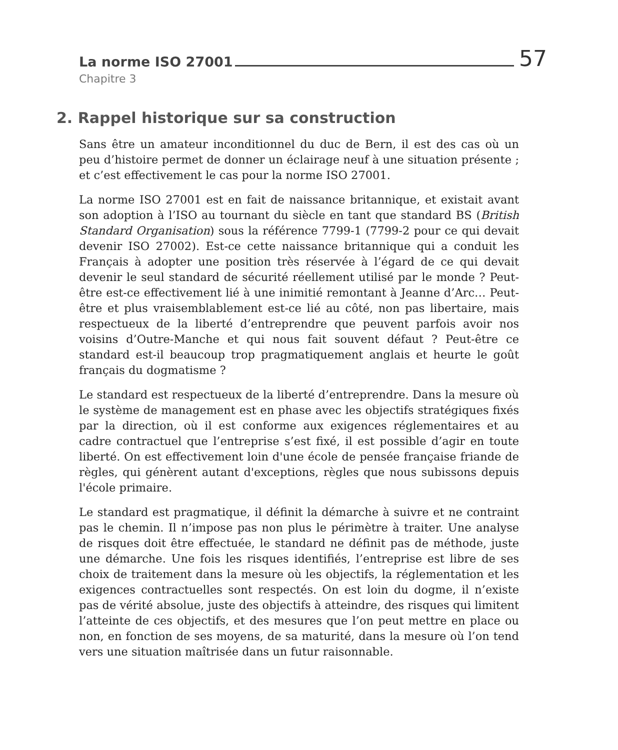La norme ISO 27001 57
Chapitre 3
2. Rappel historique sur sa construction
Sans être un amateur inconditionnel du duc de Bern, il est des cas où un peu d’histoire permet de donner un éclairage neuf à une situation présente ; et c’est effectivement le cas pour la norme ISO 27001.
La norme ISO 27001 est en fait de naissance britannique, et existait avant son adoption à l’ISO au tournant du siècle en tant que standard BS (British Standard Organisation) sous la référence 7799-1 (7799-2 pour ce qui devait devenir ISO 27002). Est-ce cette naissance britannique qui a conduit les Français à adopter une position très réservée à l’égard de ce qui devait devenir le seul standard de sécurité réellement utilisé par le monde ? Peut-être est-ce effectivement lié à une inimitié remontant à Jeanne d’Arc… Peut-être et plus vraisemblablement est-ce lié au côté, non pas libertaire, mais respectueux de la liberté d’entreprendre que peuvent parfois avoir nos voisins d’Outre-Manche et qui nous fait souvent défaut ? Peut-être ce standard est-il beaucoup trop pragmatiquement anglais et heurte le goût français du dogmatisme ?
Le standard est respectueux de la liberté d’entreprendre. Dans la mesure où le système de management est en phase avec les objectifs stratégiques fixés par la direction, où il est conforme aux exigences réglementaires et au cadre contractuel que l’entreprise s’est fixé, il est possible d’agir en toute liberté. On est effectivement loin d'une école de pensée française friande de règles, qui génèrent autant d'exceptions, règles que nous subissons depuis l'école primaire.
Le standard est pragmatique, il définit la démarche à suivre et ne contraint pas le chemin. Il n’impose pas non plus le périmètre à traiter. Une analyse de risques doit être effectuée, le standard ne définit pas de méthode, juste une démarche. Une fois les risques identifiés, l’entreprise est libre de ses choix de traitement dans la mesure où les objectifs, la réglementation et les exigences contractuelles sont respectés. On est loin du dogme, il n’existe pas de vérité absolue, juste des objectifs à atteindre, des risques qui limitent l’atteinte de ces objectifs, et des mesures que l’on peut mettre en place ou non, en fonction de ses moyens, de sa maturité, dans la mesure où l’on tend vers une situation maîtrisée dans un futur raisonnable.